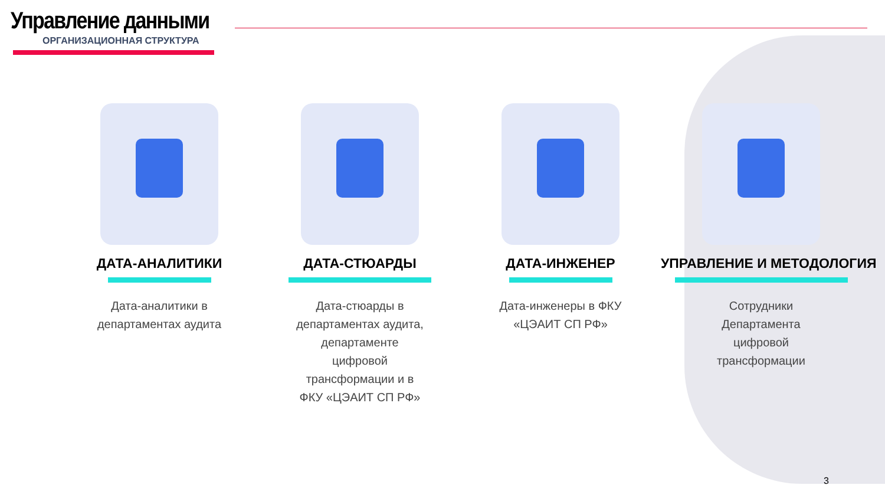Управление данными
ОРГАНИЗАЦИОННАЯ СТРУКТУРА
ДАТА-АНАЛИТИКИ
Дата-аналитики в департаментах аудита
ДАТА-СТЮАРДЫ
Дата-стюарды в департаментах аудита, департаменте цифровой трансформации и в ФКУ «ЦЭАИТ СП РФ»
ДАТА-ИНЖЕНЕР
Дата-инженеры в ФКУ «ЦЭАИТ СП РФ»
УПРАВЛЕНИЕ И МЕТОДОЛОГИЯ
Сотрудники Департамента цифровой трансформации
3